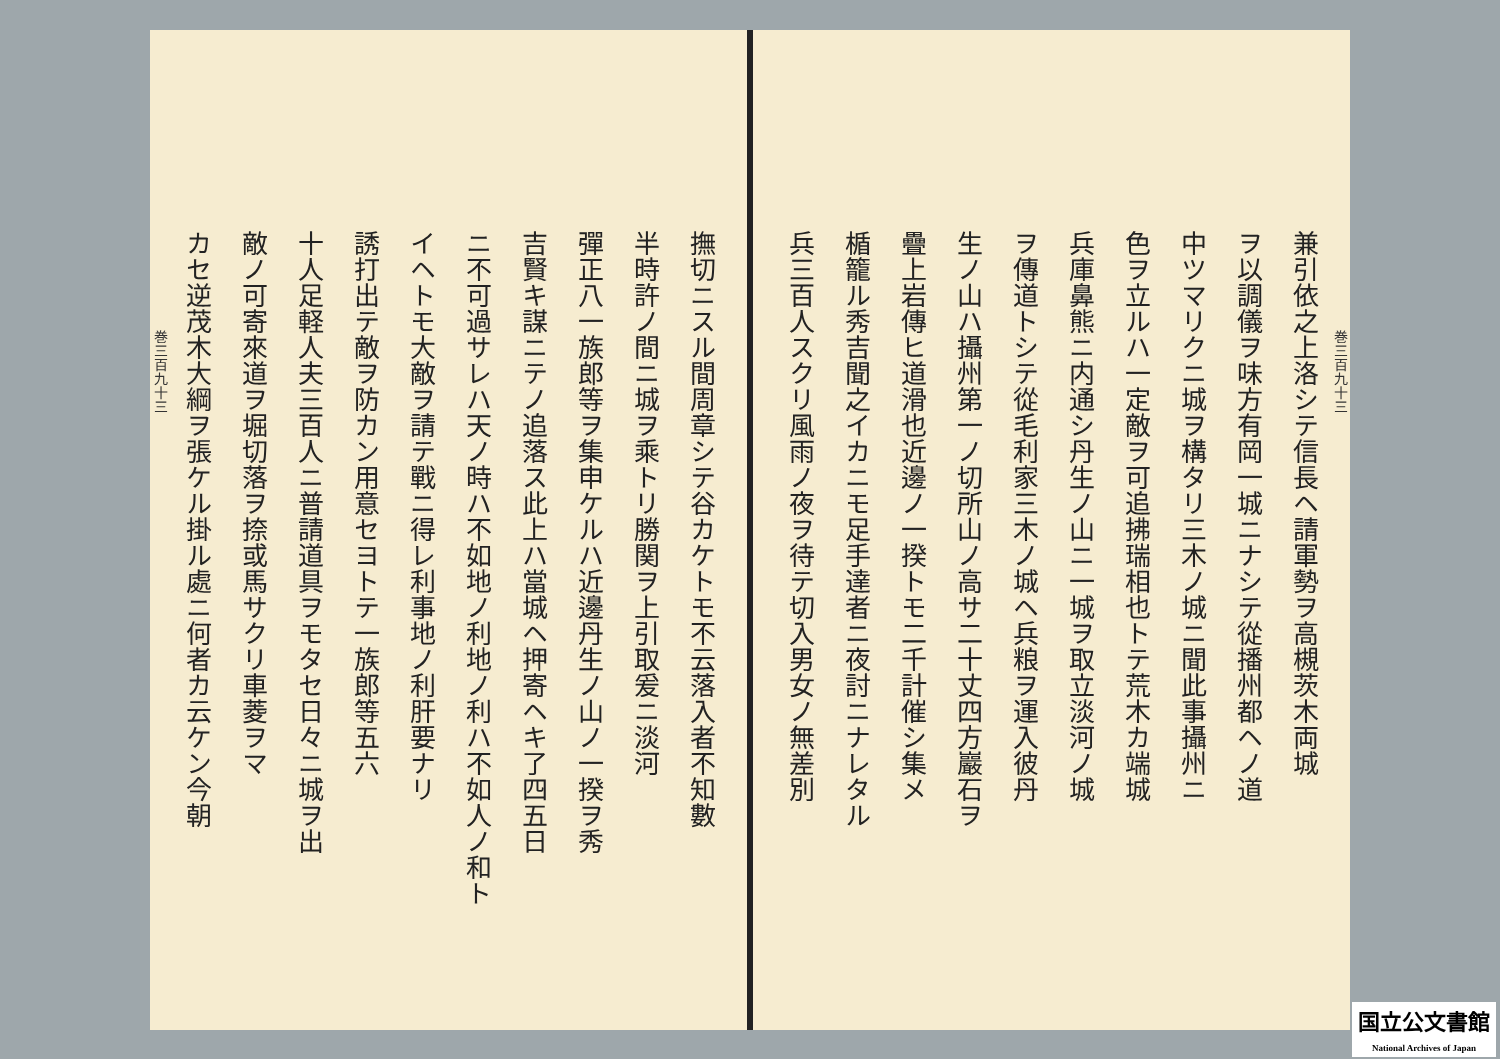撫切ニスル間周章シテ谷カケトモ不云落入者不知數
半時許ノ間ニ城ヲ乘トリ勝関ヲ上引取爰ニ淡河
彈正八一族郎等ヲ集申ケルハ近邊丹生ノ山ノ一揆ヲ秀
吉賢キ謀ニテノ追落ス此上ハ當城ヘ押寄ヘキ了四五日
ニ不可過サレハ天ノ時ハ不如地ノ利地ノ利ハ不如人ノ和ト
イヘトモ大敵ヲ請テ戰ニ得レ利事地ノ利肝要ナリ
誘打出テ敵ヲ防カン用意セヨトテ一族郎等五六
十人足軽人夫三百人ニ普請道具ヲモタセ日々ニ城ヲ出
敵ノ可寄來道ヲ堀切落ヲ捺或馬サクリ車菱ヲマ
カセ逆茂木大綱ヲ張ケル掛ル處ニ何者カ云ケン今朝
巻三百九十三
兼引依之上洛シテ信長ヘ請軍勢ヲ高槻茨木両城
ヲ以調儀ヲ味方有岡一城ニナシテ從播州都ヘノ道
中ツマリクニ城ヲ構タリ三木ノ城ニ聞此事攝州ニ
色ヲ立ルハ一定敵ヲ可追拂瑞相也トテ荒木カ端城
兵庫鼻熊ニ内通シ丹生ノ山ニ一城ヲ取立淡河ノ城
ヲ傳道トシテ從毛利家三木ノ城ヘ兵粮ヲ運入彼丹
生ノ山ハ攝州第一ノ切所山ノ高サ二十丈四方巖石ヲ
疊上岩傳ヒ道滑也近邊ノ一揆トモ二千計催シ集メ
楯籠ル秀吉聞之イカニモ足手達者ニ夜討ニナレタル
兵三百人スクリ風雨ノ夜ヲ待テ切入男女ノ無差別
巻三百九十三
国立公文書館
National Archives of Japan